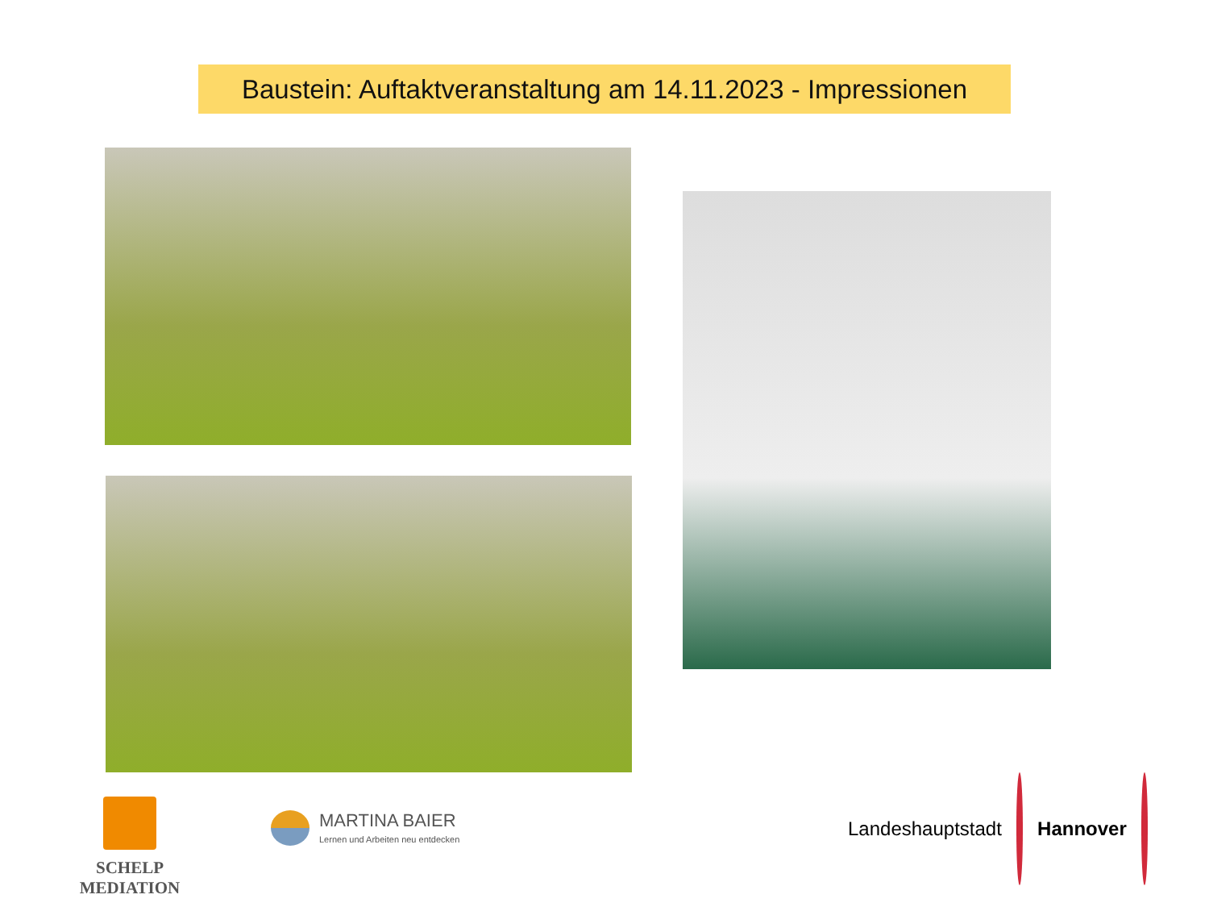Baustein: Auftaktveranstaltung am 14.11.2023 - Impressionen
SCHELP MEDIATION
MARTINA BAIER
Lernen und Arbeiten neu entdecken
Landeshauptstadt Hannover